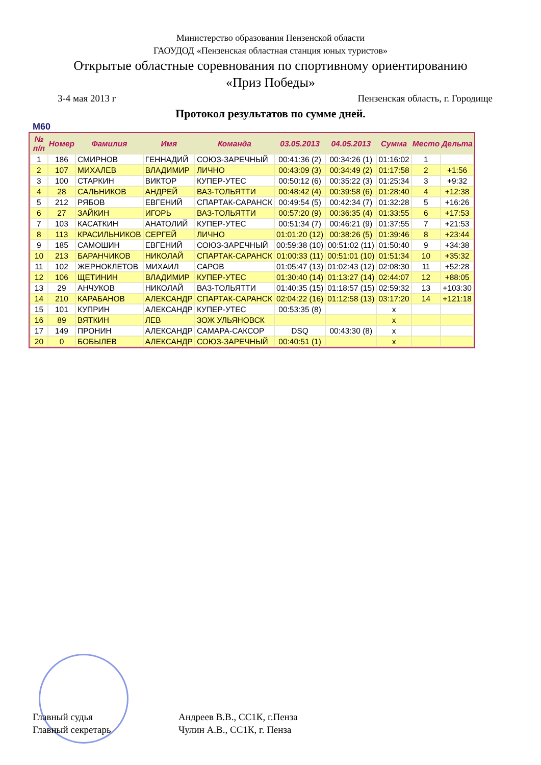Министерство образования Пензенской области
ГАОУДОД «Пензенская областная станция юных туристов»
Открытые областные соревнования по спортивному ориентированию
«Приз Победы»
3-4 мая 2013 г Пензенская область, г. Городище
Протокол результатов по сумме дней.
M60
| № п/п | Номер | Фамилия | Имя | Команда | 03.05.2013 | 04.05.2013 | Сумма | Место | Дельта |
| --- | --- | --- | --- | --- | --- | --- | --- | --- | --- |
| 1 | 186 | СМИРНОВ | ГЕННАДИЙ | СОЮЗ-ЗАРЕЧНЫЙ | 00:41:36 (2) | 00:34:26 (1) | 01:16:02 | 1 | |
| 2 | 107 | МИХАЛЕВ | ВЛАДИМИР | ЛИЧНО | 00:43:09 (3) | 00:34:49 (2) | 01:17:58 | 2 | +1:56 |
| 3 | 100 | СТАРКИН | ВИКТОР | КУПЕР-УТЕС | 00:50:12 (6) | 00:35:22 (3) | 01:25:34 | 3 | +9:32 |
| 4 | 28 | САЛЬНИКОВ | АНДРЕЙ | ВАЗ-ТОЛЬЯТТИ | 00:48:42 (4) | 00:39:58 (6) | 01:28:40 | 4 | +12:38 |
| 5 | 212 | РЯБОВ | ЕВГЕНИЙ | СПАРТАК-САРАНСК | 00:49:54 (5) | 00:42:34 (7) | 01:32:28 | 5 | +16:26 |
| 6 | 27 | ЗАЙКИН | ИГОРЬ | ВАЗ-ТОЛЬЯТТИ | 00:57:20 (9) | 00:36:35 (4) | 01:33:55 | 6 | +17:53 |
| 7 | 103 | КАСАТКИН | АНАТОЛИЙ | КУПЕР-УТЕС | 00:51:34 (7) | 00:46:21 (9) | 01:37:55 | 7 | +21:53 |
| 8 | 113 | КРАСИЛЬНИКОВ | СЕРГЕЙ | ЛИЧНО | 01:01:20 (12) | 00:38:26 (5) | 01:39:46 | 8 | +23:44 |
| 9 | 185 | САМОШИН | ЕВГЕНИЙ | СОЮЗ-ЗАРЕЧНЫЙ | 00:59:38 (10) | 00:51:02 (11) | 01:50:40 | 9 | +34:38 |
| 10 | 213 | БАРАНЧИКОВ | НИКОЛАЙ | СПАРТАК-САРАНСК | 01:00:33 (11) | 00:51:01 (10) | 01:51:34 | 10 | +35:32 |
| 11 | 102 | ЖЕРНОКЛЕТОВ | МИХАИЛ | САРОВ | 01:05:47 (13) | 01:02:43 (12) | 02:08:30 | 11 | +52:28 |
| 12 | 106 | ЩЕТИНИН | ВЛАДИМИР | КУПЕР-УТЕС | 01:30:40 (14) | 01:13:27 (14) | 02:44:07 | 12 | +88:05 |
| 13 | 29 | АНЧУКОВ | НИКОЛАЙ | ВАЗ-ТОЛЬЯТТИ | 01:40:35 (15) | 01:18:57 (15) | 02:59:32 | 13 | +103:30 |
| 14 | 210 | КАРАБАНОВ | АЛЕКСАНДР | СПАРТАК-САРАНСК | 02:04:22 (16) | 01:12:58 (13) | 03:17:20 | 14 | +121:18 |
| 15 | 101 | КУПРИН | АЛЕКСАНДР | КУПЕР-УТЕС | 00:53:35 (8) | | x | | |
| 16 | 89 | ВЯТКИН | ЛЕВ | ЗОЖ УЛЬЯНОВСК | | | x | | |
| 17 | 149 | ПРОНИН | АЛЕКСАНДР | САМАРА-САКСОР | DSQ | 00:43:30 (8) | x | | |
| 20 | 0 | БОБЫЛЕВ | АЛЕКСАНДР | СОЮЗ-ЗАРЕЧНЫЙ | 00:40:51 (1) | | x | | |
Главный судья Андреев В.В., СС1К, г.Пенза
Главный секретарь Чулин А.В., СС1К, г. Пенза